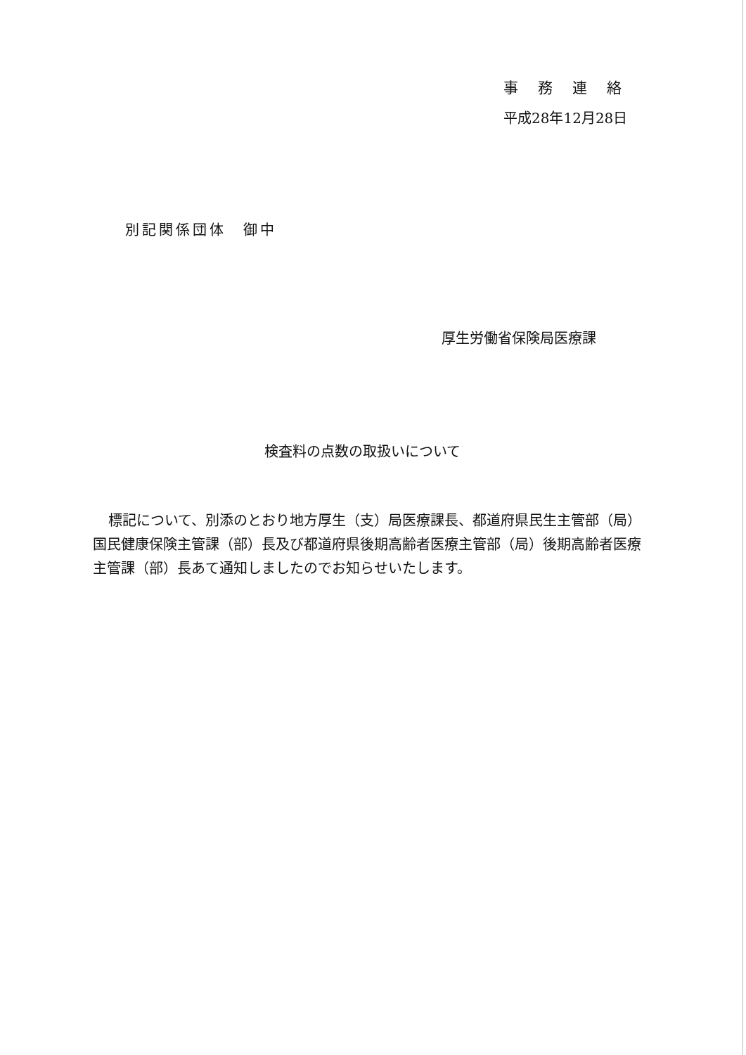事務連絡
平成28年12月28日
別記関係団体　御中
厚生労働省保険局医療課
検査料の点数の取扱いについて
標記について、別添のとおり地方厚生（支）局医療課長、都道府県民生主管部（局）国民健康保険主管課（部）長及び都道府県後期高齢者医療主管部（局）後期高齢者医療主管課（部）長あて通知しましたのでお知らせいたします。